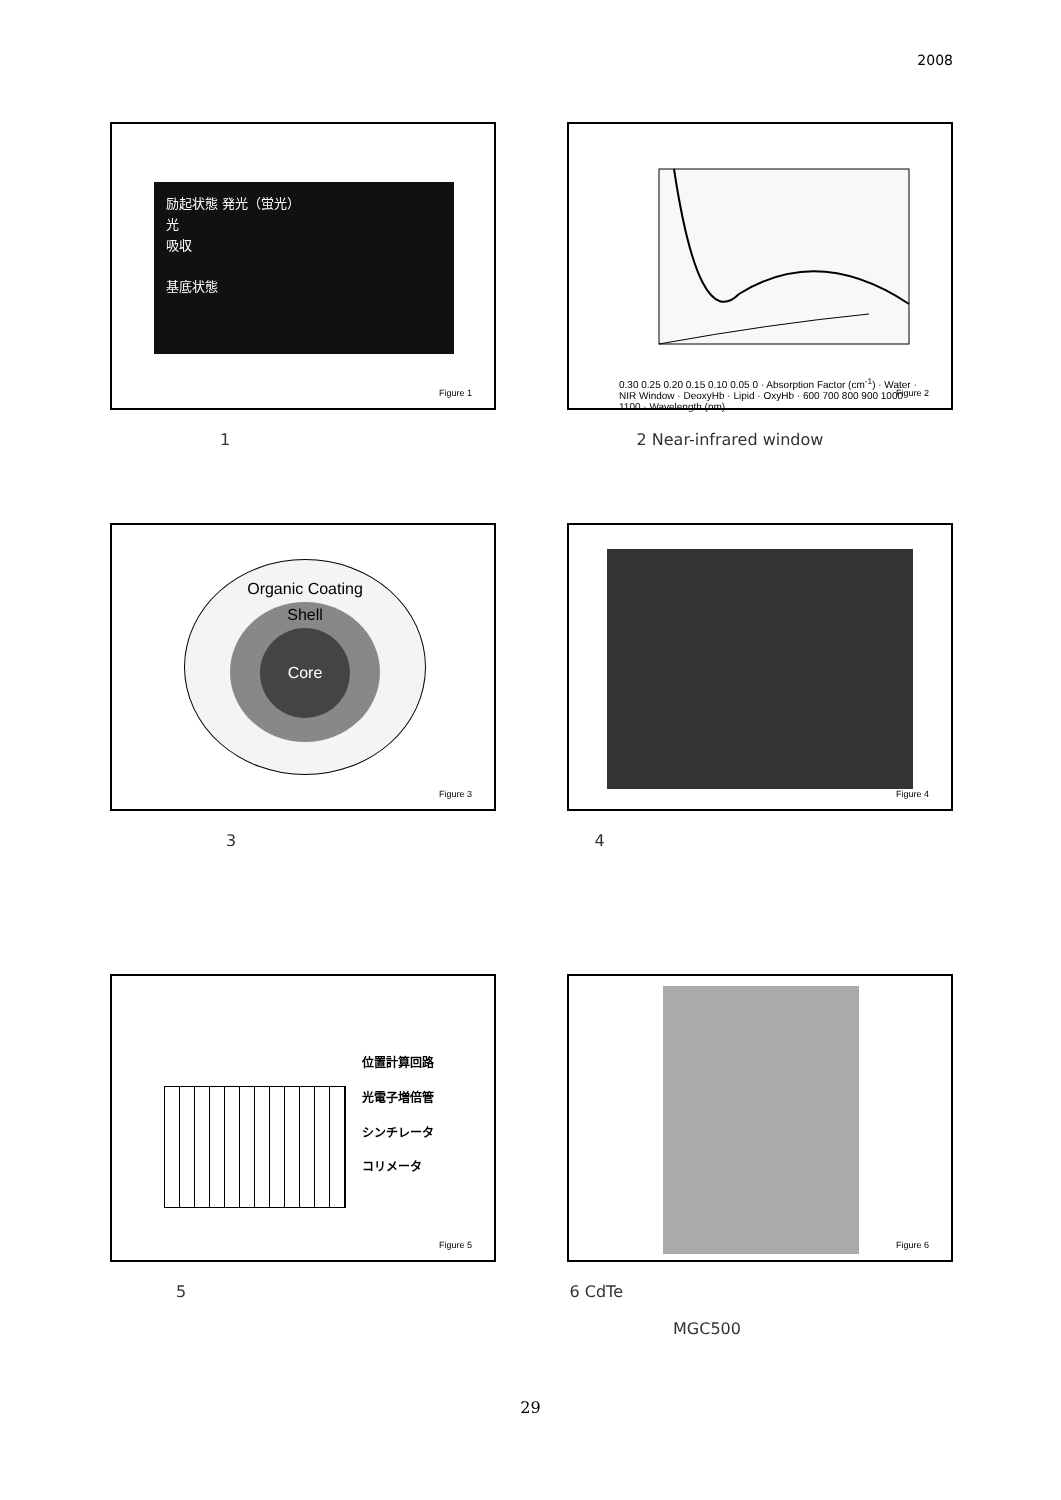2008
励起状態 発光（蛍光）
光
吸収
基底状態
Figure 1
0.30 0.25 0.20 0.15 0.10 0.05 0 · Absorption Factor (cm<sup>-1</sup>) · Water · NIR Window · DeoxyHb · Lipid · OxyHb · 600 700 800 900 1000 1100 · Wavelength (nm)
Figure 2
1 2 Near-infrared window
Organic Coating
Shell
Core
Figure 3
Figure 4
3 4
位置計算回路
光電子増倍管
シンチレータ
コリメータ
Figure 5
Figure 6
5 6 CdTe
MGC500
29